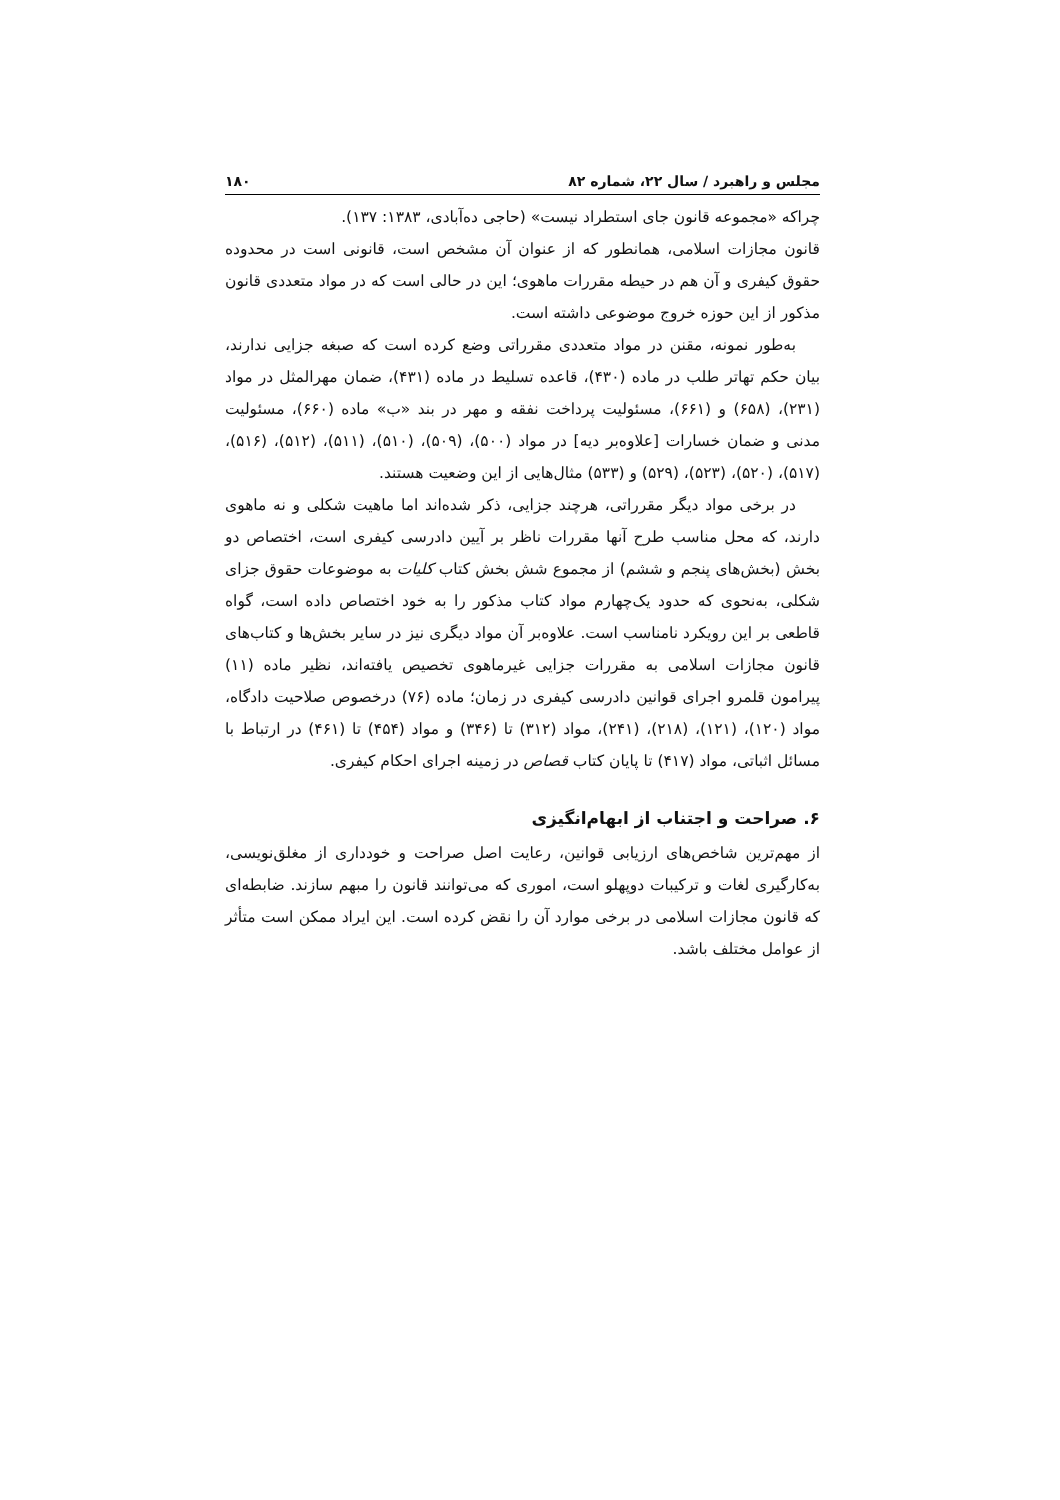مجلس و راهبرد / سال ۲۲، شماره ۸۲ ۱۸۰
چراکه «مجموعه قانون جای استطراد نیست» (حاجی ده‌آبادی، ۱۳۸۳: ۱۳۷).
قانون مجازات اسلامی، همانطور که از عنوان آن مشخص است، قانونی است در محدوده حقوق کیفری و آن هم در حیطه مقررات ماهوی؛ این در حالی است که در مواد متعددی قانون مذکور از این حوزه خروج موضوعی داشته است.
به‌طور نمونه، مقنن در مواد متعددی مقرراتی وضع کرده است که صبغه جزایی ندارند، بیان حکم تهاتر طلب در ماده (۴۳۰)، قاعده تسلیط در ماده (۴۳۱)، ضمان مهرالمثل در مواد (۲۳۱)، (۶۵۸) و (۶۶۱)، مسئولیت پرداخت نفقه و مهر در بند «ب» ماده (۶۶۰)، مسئولیت مدنی و ضمان خسارات [علاوه‌بر دیه] در مواد (۵۰۰)، (۵۰۹)، (۵۱۰)، (۵۱۱)، (۵۱۲)، (۵۱۶)، (۵۱۷)، (۵۲۰)، (۵۲۳)، (۵۲۹) و (۵۳۳) مثال‌هایی از این وضعیت هستند.
در برخی مواد دیگر مقرراتی، هرچند جزایی، ذکر شده‌اند اما ماهیت شکلی و نه ماهوی دارند، که محل مناسب طرح آنها مقررات ناظر بر آیین دادرسی کیفری است، اختصاص دو بخش (بخش‌های پنجم و ششم) از مجموع شش بخش کتاب کلیات به موضوعات حقوق جزای شکلی، به‌نحوی که حدود یک‌چهارم مواد کتاب مذکور را به خود اختصاص داده است، گواه قاطعی بر این رویکرد نامناسب است. علاوه‌بر آن مواد دیگری نیز در سایر بخش‌ها و کتاب‌های قانون مجازات اسلامی به مقررات جزایی غیرماهوی تخصیص یافته‌اند، نظیر ماده (۱۱) پیرامون قلمرو اجرای قوانین دادرسی کیفری در زمان؛ ماده (۷۶) درخصوص صلاحیت دادگاه، مواد (۱۲۰)، (۱۲۱)، (۲۱۸)، (۲۴۱)، مواد (۳۱۲) تا (۳۴۶) و مواد (۴۵۴) تا (۴۶۱) در ارتباط با مسائل اثباتی، مواد (۴۱۷) تا پایان کتاب قصاص در زمینه اجرای احکام کیفری.
۶. صراحت و اجتناب از ابهام‌انگیزی
از مهم‌ترین شاخص‌های ارزیابی قوانین، رعایت اصل صراحت و خودداری از مغلق‌نویسی، به‌کارگیری لغات و ترکیبات دوپهلو است، اموری که می‌توانند قانون را مبهم سازند. ضابطه‌ای که قانون مجازات اسلامی در برخی موارد آن را نقض کرده است. این ایراد ممکن است متأثر از عوامل مختلف باشد.